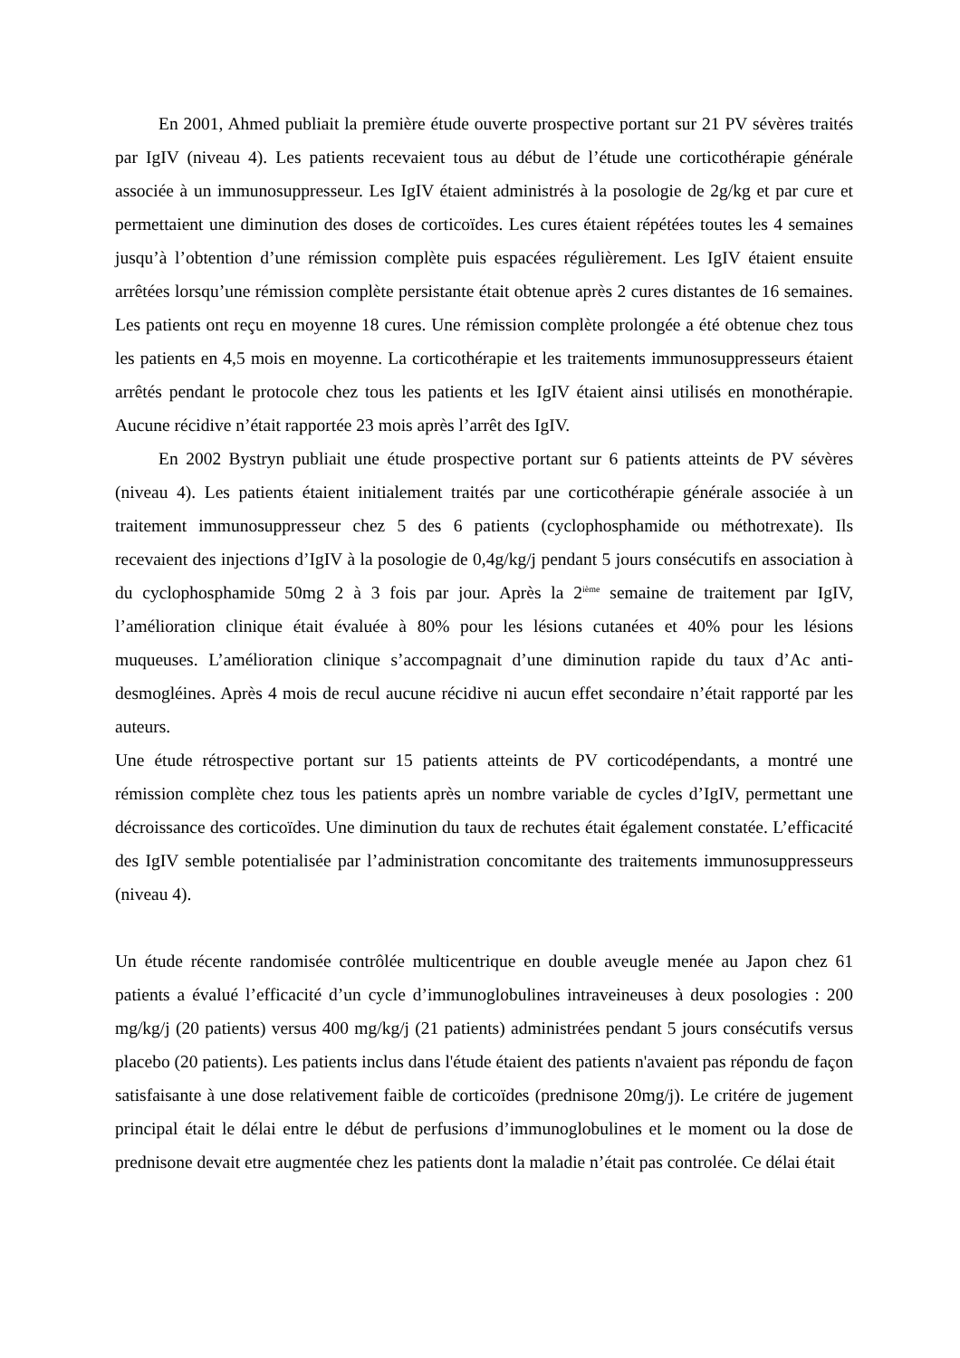En 2001, Ahmed publiait la première étude ouverte prospective portant sur 21 PV sévères traités par IgIV (niveau 4). Les patients recevaient tous au début de l’étude une corticothérapie générale associée à un immunosuppresseur. Les IgIV étaient administrés à la posologie de 2g/kg et par cure et permettaient une diminution des doses de corticoïdes. Les cures étaient répétées toutes les 4 semaines jusqu’à l’obtention d’une rémission complète puis espacées régulièrement. Les IgIV étaient ensuite arrêtées lorsqu’une rémission complète persistante était obtenue après 2 cures distantes de 16 semaines. Les patients ont reçu en moyenne 18 cures. Une rémission complète prolongée a été obtenue chez tous les patients en 4,5 mois en moyenne. La corticothérapie et les traitements immunosuppresseurs étaient arrêtés pendant le protocole chez tous les patients et les IgIV étaient ainsi utilisés en monothérapie. Aucune récidive n’était rapportée 23 mois après l’arrêt des IgIV.
En 2002 Bystryn publiait une étude prospective portant sur 6 patients atteints de PV sévères (niveau 4). Les patients étaient initialement traités par une corticothérapie générale associée à un traitement immunosuppresseur chez 5 des 6 patients (cyclophosphamide ou méthotrexate). Ils recevaient des injections d’IgIV à la posologie de 0,4g/kg/j pendant 5 jours consécutifs en association à du cyclophosphamide 50mg 2 à 3 fois par jour. Après la 2<sup>ième</sup> semaine de traitement par IgIV, l’amélioration clinique était évaluée à 80% pour les lésions cutanées et 40% pour les lésions muqueuses. L’amélioration clinique s’accompagnait d’une diminution rapide du taux d’Ac anti-desmogléines. Après 4 mois de recul aucune récidive ni aucun effet secondaire n’était rapporté par les auteurs.
Une étude rétrospective portant sur 15 patients atteints de PV corticodépendants, a montré une rémission complète chez tous les patients après un nombre variable de cycles d’IgIV, permettant une décroissance des corticoïdes. Une diminution du taux de rechutes était également constatée. L’efficacité des IgIV semble potentialisée par l’administration concomitante des traitements immunosuppresseurs (niveau 4).
Un étude récente randomisée contrôlée multicentrique en double aveugle menée au Japon chez 61 patients a évalué l’efficacité d’un cycle d’immunoglobulines intraveineuses à deux posologies : 200 mg/kg/j (20 patients) versus 400 mg/kg/j (21 patients) administrées pendant 5 jours consécutifs versus placebo (20 patients). Les patients inclus dans l'étude étaient des patients n'avaient pas répondu de façon satisfaisante à une dose relativement faible de corticoïdes (prednisone 20mg/j). Le critére de jugement principal était le délai entre le début de perfusions d’immunoglobulines et le moment ou la dose de prednisone devait etre augmentée chez les patients dont la maladie n’était pas controlée. Ce délai était